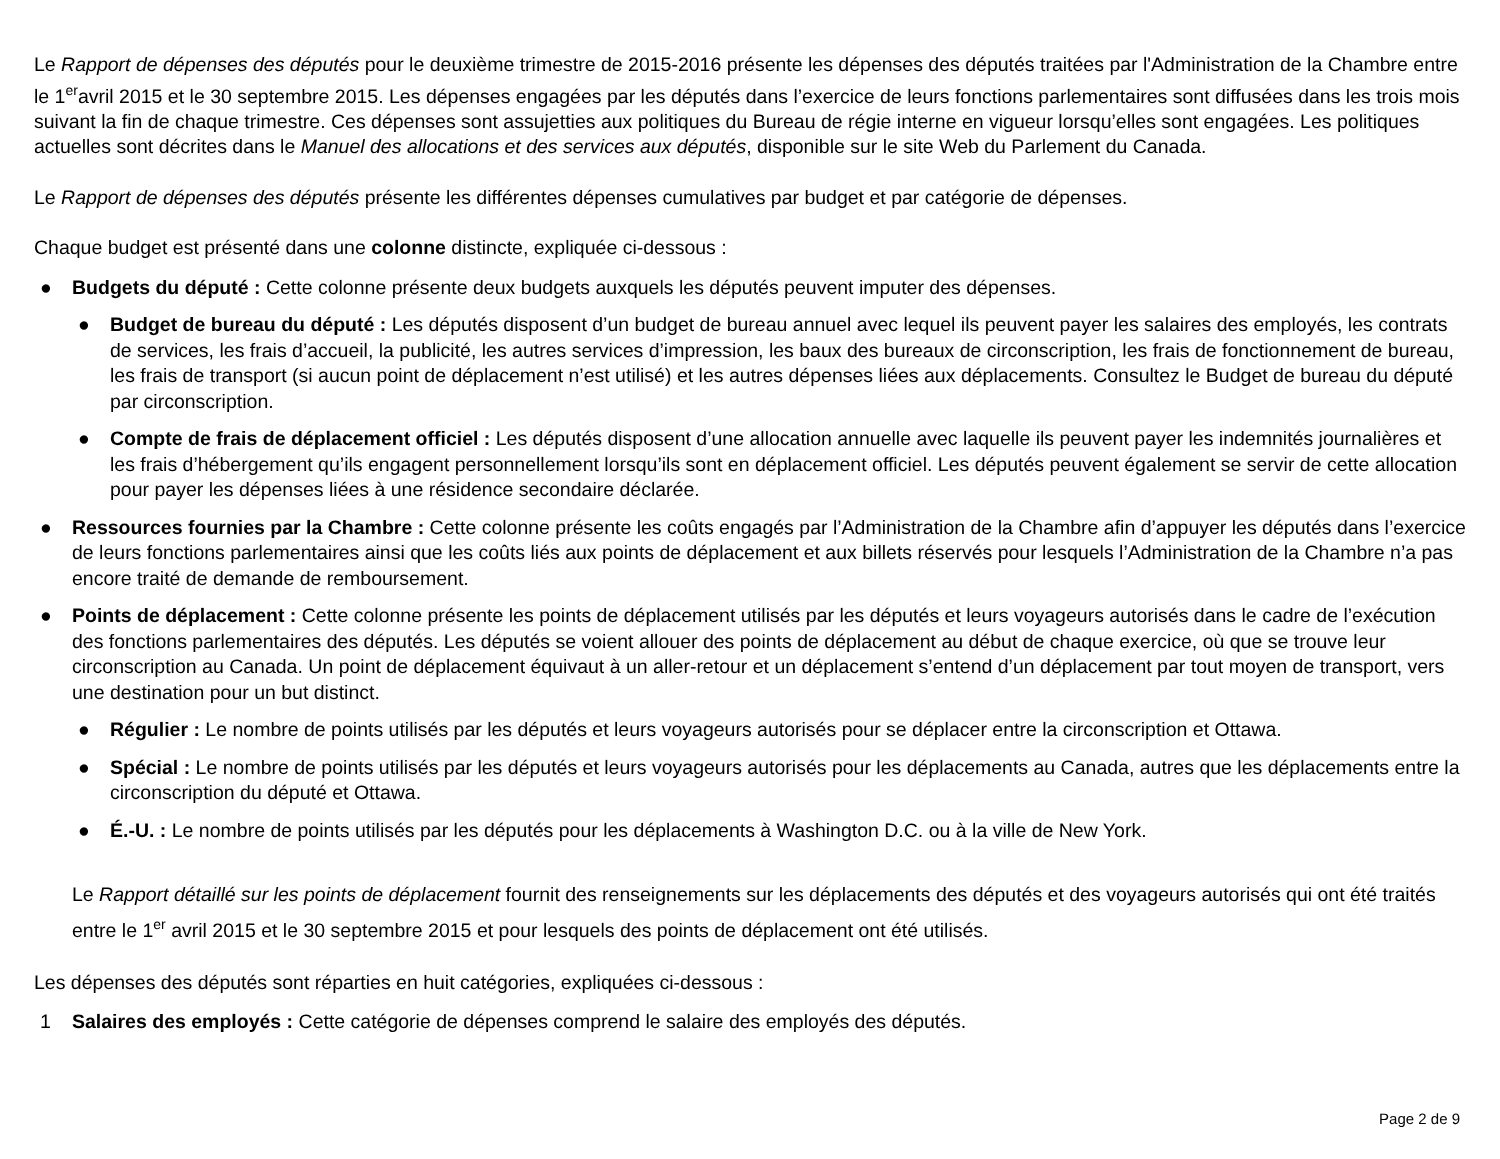Le Rapport de dépenses des députés pour le deuxième trimestre de 2015-2016 présente les dépenses des députés traitées par l'Administration de la Chambre entre le 1<sup>er</sup>avril 2015 et le 30 septembre 2015. Les dépenses engagées par les députés dans l’exercice de leurs fonctions parlementaires sont diffusées dans les trois mois suivant la fin de chaque trimestre. Ces dépenses sont assujetties aux politiques du Bureau de régie interne en vigueur lorsqu’elles sont engagées. Les politiques actuelles sont décrites dans le Manuel des allocations et des services aux députés, disponible sur le site Web du Parlement du Canada.
Le Rapport de dépenses des députés présente les différentes dépenses cumulatives par budget et par catégorie de dépenses.
Chaque budget est présenté dans une colonne distincte, expliquée ci-dessous :
● Budgets du député : Cette colonne présente deux budgets auxquels les députés peuvent imputer des dépenses.
● Budget de bureau du député : Les députés disposent d’un budget de bureau annuel avec lequel ils peuvent payer les salaires des employés, les contrats de services, les frais d’accueil, la publicité, les autres services d’impression, les baux des bureaux de circonscription, les frais de fonctionnement de bureau, les frais de transport (si aucun point de déplacement n’est utilisé) et les autres dépenses liées aux déplacements. Consultez le Budget de bureau du député par circonscription.
● Compte de frais de déplacement officiel : Les députés disposent d’une allocation annuelle avec laquelle ils peuvent payer les indemnités journalières et les frais d’hébergement qu’ils engagent personnellement lorsqu’ils sont en déplacement officiel. Les députés peuvent également se servir de cette allocation pour payer les dépenses liées à une résidence secondaire déclarée.
● Ressources fournies par la Chambre : Cette colonne présente les coûts engagés par l’Administration de la Chambre afin d’appuyer les députés dans l’exercice de leurs fonctions parlementaires ainsi que les coûts liés aux points de déplacement et aux billets réservés pour lesquels l’Administration de la Chambre n’a pas encore traité de demande de remboursement.
● Points de déplacement : Cette colonne présente les points de déplacement utilisés par les députés et leurs voyageurs autorisés dans le cadre de l’exécution des fonctions parlementaires des députés. Les députés se voient allouer des points de déplacement au début de chaque exercice, où que se trouve leur circonscription au Canada. Un point de déplacement équivaut à un aller-retour et un déplacement s’entend d’un déplacement par tout moyen de transport, vers une destination pour un but distinct.
● Régulier : Le nombre de points utilisés par les députés et leurs voyageurs autorisés pour se déplacer entre la circonscription et Ottawa.
● Spécial : Le nombre de points utilisés par les députés et leurs voyageurs autorisés pour les déplacements au Canada, autres que les déplacements entre la circonscription du député et Ottawa.
● É.-U. : Le nombre de points utilisés par les députés pour les déplacements à Washington D.C. ou à la ville de New York.
Le Rapport détaillé sur les points de déplacement fournit des renseignements sur les déplacements des députés et des voyageurs autorisés qui ont été traités entre le 1<sup>er</sup> avril 2015 et le 30 septembre 2015 et pour lesquels des points de déplacement ont été utilisés.
Les dépenses des députés sont réparties en huit catégories, expliquées ci-dessous :
1 Salaires des employés : Cette catégorie de dépenses comprend le salaire des employés des députés.
Page 2 de 9